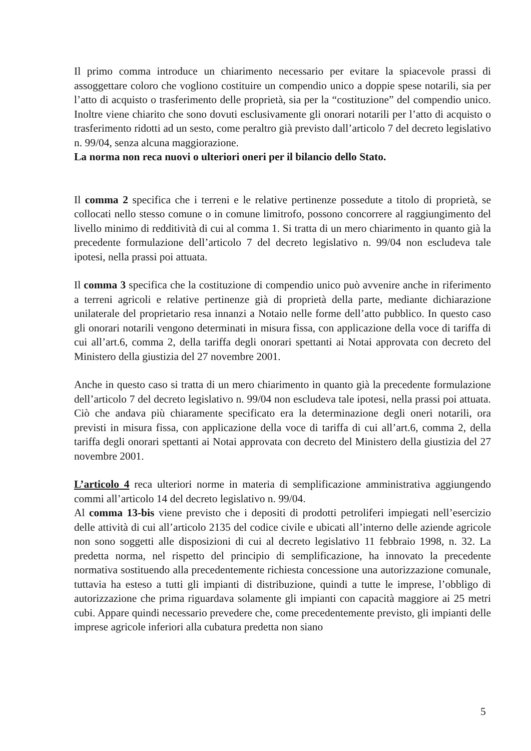Il primo comma introduce un chiarimento necessario per evitare la spiacevole prassi di assoggettare coloro che vogliono costituire un compendio unico a doppie spese notarili, sia per l’atto di acquisto o trasferimento delle proprietà, sia per la “costituzione” del compendio unico. Inoltre viene chiarito che sono dovuti esclusivamente gli onorari notarili per l’atto di acquisto o trasferimento ridotti ad un sesto, come peraltro già previsto dall’articolo 7 del decreto legislativo n. 99/04, senza alcuna maggiorazione.
La norma non reca nuovi o ulteriori oneri per il bilancio dello Stato.
Il comma 2 specifica che i terreni e le relative pertinenze possedute a titolo di proprietà, se collocati nello stesso comune o in comune limitrofo, possono concorrere al raggiungimento del livello minimo di redditività di cui al comma 1. Si tratta di un mero chiarimento in quanto già la precedente formulazione dell’articolo 7 del decreto legislativo n. 99/04 non escludeva tale ipotesi, nella prassi poi attuata.
Il comma 3 specifica che la costituzione di compendio unico può avvenire anche in riferimento a terreni agricoli e relative pertinenze già di proprietà della parte, mediante dichiarazione unilaterale del proprietario resa innanzi a Notaio nelle forme dell’atto pubblico. In questo caso gli onorari notarili vengono determinati in misura fissa, con applicazione della voce di tariffa di cui all’art.6, comma 2, della tariffa degli onorari spettanti ai Notai approvata con decreto del Ministero della giustizia del 27 novembre 2001.
Anche in questo caso si tratta di un mero chiarimento in quanto già la precedente formulazione dell’articolo 7 del decreto legislativo n. 99/04 non escludeva tale ipotesi, nella prassi poi attuata. Ciò che andava più chiaramente specificato era la determinazione degli oneri notarili, ora previsti in misura fissa, con applicazione della voce di tariffa di cui all’art.6, comma 2, della tariffa degli onorari spettanti ai Notai approvata con decreto del Ministero della giustizia del 27 novembre 2001.
L’articolo 4 reca ulteriori norme in materia di semplificazione amministrativa aggiungendo commi all’articolo 14 del decreto legislativo n. 99/04.
Al comma 13-bis viene previsto che i depositi di prodotti petroliferi impiegati nell’esercizio delle attività di cui all’articolo 2135 del codice civile e ubicati all’interno delle aziende agricole non sono soggetti alle disposizioni di cui al decreto legislativo 11 febbraio 1998, n. 32. La predetta norma, nel rispetto del principio di semplificazione, ha innovato la precedente normativa sostituendo alla precedentemente richiesta concessione una autorizzazione comunale, tuttavia ha esteso a tutti gli impianti di distribuzione, quindi a tutte le imprese, l’obbligo di autorizzazione che prima riguardava solamente gli impianti con capacità maggiore ai 25 metri cubi. Appare quindi necessario prevedere che, come precedentemente previsto, gli impianti delle imprese agricole inferiori alla cubatura predetta non siano
5